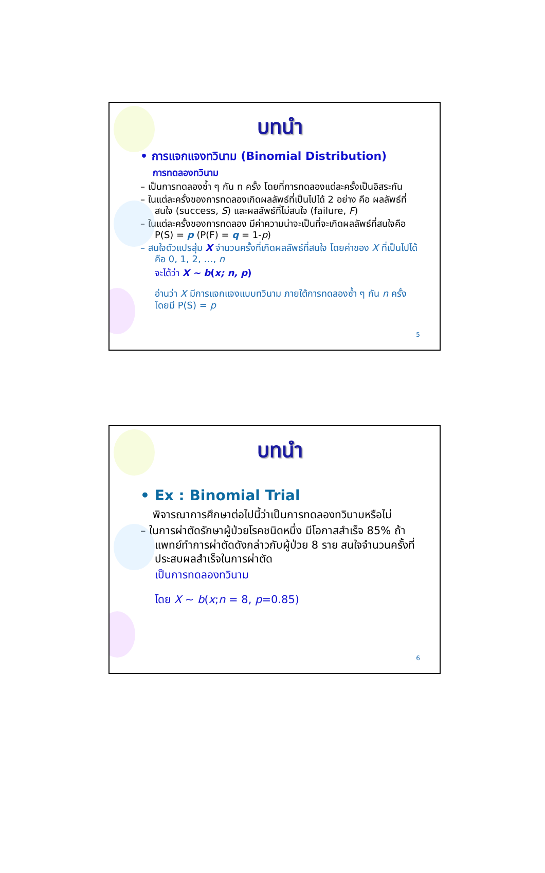บทนำ
• การแจกแจงทวินาม (Binomial Distribution)
การทดลองทวินาม
– เป็นการทดลองซ้ำ ๆ กัน n ครั้ง โดยที่การทดลองแต่ละครั้งเป็นอิสระกัน
– ในแต่ละครั้งของการทดลองเกิดผลลัพธ์ที่เป็นไปได้ 2 อย่าง คือ ผลลัพธ์ที่สนใจ (success, S) และผลลัพธ์ที่ไม่สนใจ (failure, F)
– ในแต่ละครั้งของการทดลอง มีค่าความน่าจะเป็นที่จะเกิดผลลัพธ์ที่สนใจคือ P(S) = p (P(F) = q = 1-p)
– สนใจตัวแปรสุ่ม X จำนวนครั้งที่เกิดผลลัพธ์ที่สนใจ โดยค่าของ X ที่เป็นไปได้คือ 0, 1, 2, …, n
จะได้ว่า X ~ b(x; n, p)
อ่านว่า X มีการแจกแจงแบบทวินาม ภายใต้การทดลองซ้ำ ๆ กัน n ครั้ง โดยมี P(S) = p
5
บทนำ
• Ex : Binomial Trial
พิจารณาการศึกษาต่อไปนี้ว่าเป็นการทดลองทวินามหรือไม่
– ในการผ่าตัดรักษาผู้ป่วยโรคชนิดหนึ่ง มีโอกาสสำเร็จ 85% ถ้าแพทย์ทำการผ่าตัดดังกล่าวกับผู้ป่วย 8 ราย สนใจจำนวนครั้งที่ประสบผลสำเร็จในการผ่าตัด
เป็นการทดลองทวินาม
โดย X ~ b(x;n = 8, p=0.85)
6